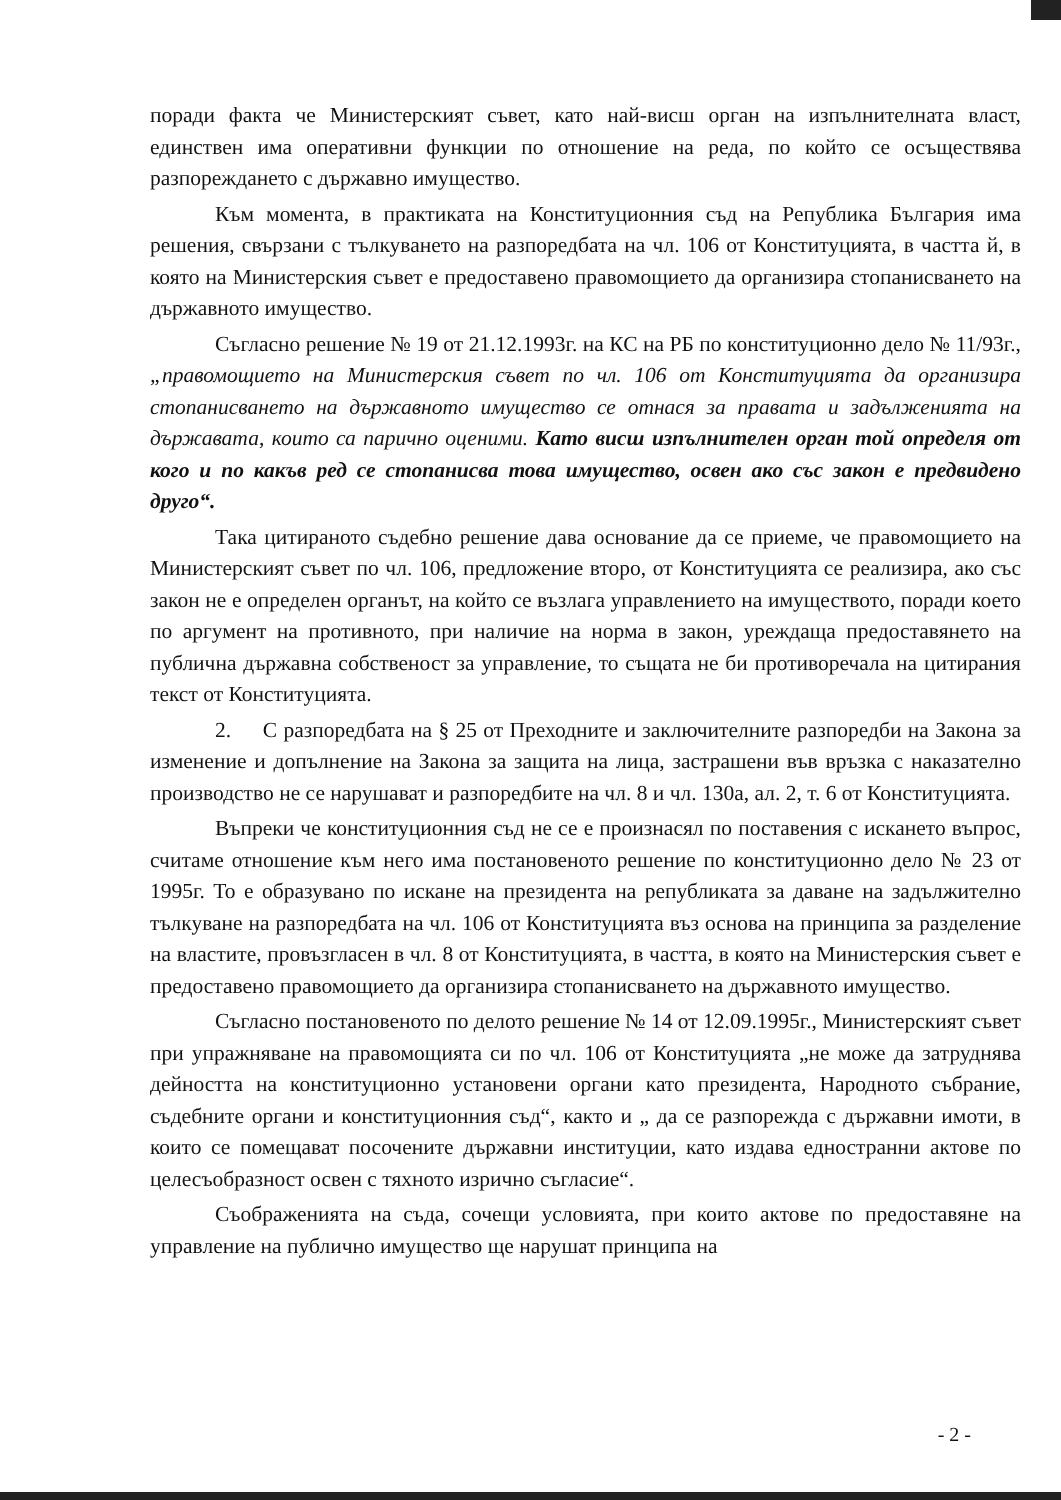поради факта че Министерският съвет, като най-висш орган на изпълнителната власт, единствен има оперативни функции по отношение на реда, по който се осъществява разпореждането с държавно имущество.
Към момента, в практиката на Конституционния съд на Република България има решения, свързани с тълкуването на разпоредбата на чл. 106 от Конституцията, в частта й, в която на Министерския съвет е предоставено правомощието да организира стопанисването на държавното имущество.
Съгласно решение № 19 от 21.12.1993г. на КС на РБ по конституционно дело № 11/93г., „правомощието на Министерския съвет по чл. 106 от Конституцията да организира стопанисването на държавното имущество се отнася за правата и задълженията на държавата, които са парично оценими. Като висш изпълнителен орган той определя от кого и по какъв ред се стопанисва това имущество, освен ако със закон е предвидено друго“.
Така цитираното съдебно решение дава основание да се приеме, че правомощието на Министерският съвет по чл. 106, предложение второ, от Конституцията се реализира, ако със закон не е определен органът, на който се възлага управлението на имуществото, поради което по аргумент на противното, при наличие на норма в закон, уреждаща предоставянето на публична държавна собственост за управление, то същата не би противоречала на цитирания текст от Конституцията.
2. С разпоредбата на § 25 от Преходните и заключителните разпоредби на Закона за изменение и допълнение на Закона за защита на лица, застрашени във връзка с наказателно производство не се нарушават и разпоредбите на чл. 8 и чл. 130а, ал. 2, т. 6 от Конституцията.
Въпреки че конституционния съд не се е произнасял по поставения с искането въпрос, считаме отношение към него има постановеното решение по конституционно дело № 23 от 1995г. То е образувано по искане на президента на републиката за даване на задължително тълкуване на разпоредбата на чл. 106 от Конституцията въз основа на принципа за разделение на властите, провъзгласен в чл. 8 от Конституцията, в частта, в която на Министерския съвет е предоставено правомощието да организира стопанисването на държавното имущество.
Съгласно постановеното по делото решение № 14 от 12.09.1995г., Министерският съвет при упражняване на правомощията си по чл. 106 от Конституцията „не може да затруднява дейността на конституционно установени органи като президента, Народното събрание, съдебните органи и конституционния съд“, както и „ да се разпорежда с държавни имоти, в които се помещават посочените държавни институции, като издава едностранни актове по целесъобразност освен с тяхното изрично съгласие“.
Съображенията на съда, сочещи условията, при които актове по предоставяне на управление на публично имущество ще нарушат принципа на
- 2 -